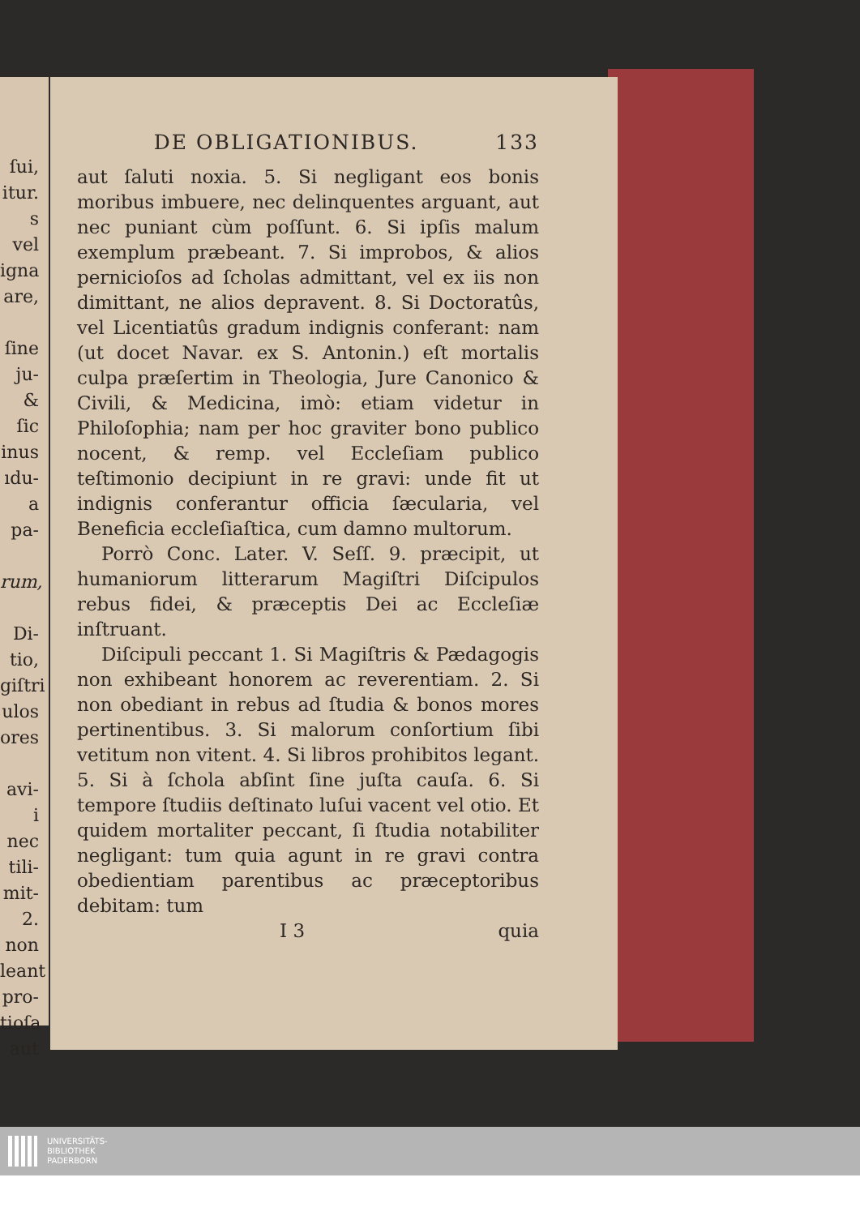ſui,
itur.
s vel
igna
are,
ſine
ju-
& ſic
inus
ıdu-
a pa-
rum,
Di-
tio,
giſtri
ulos
ores
avi-
i nec
tili-
mit-
2.
non
leant
pro-
tioſa
aut
DE OBLIGATIONIBUS. 133
aut ſaluti noxia. 5. Si negligant eos bonis moribus imbuere, nec delinquentes arguant, aut nec puniant cùm poſſunt. 6. Si ipſis malum exemplum præbeant. 7. Si improbos, & alios pernicioſos ad ſcholas admittant, vel ex iis non dimittant, ne alios depravent. 8. Si Doctoratûs, vel Licentiatûs gradum indignis conferant: nam (ut docet Navar. ex S. Antonin.) eſt mortalis culpa præſertim in Theologia, Jure Canonico & Civili, & Medicina, imò: etiam videtur in Philoſophia; nam per hoc graviter bono publico nocent, & remp. vel Eccleſiam publico teſtimonio decipiunt in re gravi: unde fit ut indignis conferantur officia ſæcularia, vel Beneficia eccleſiaſtica, cum damno multorum.
Porrò Conc. Later. V. Seſſ. 9. præcipit, ut humaniorum litterarum Magiſtri Diſcipulos rebus fidei, & præceptis Dei ac Eccleſiæ inſtruant.
Diſcipuli peccant 1. Si Magiſtris & Pædagogis non exhibeant honorem ac reverentiam. 2. Si non obediant in rebus ad ſtudia & bonos mores pertinentibus. 3. Si malorum conſortium ſibi vetitum non vitent. 4. Si libros prohibitos legant. 5. Si à ſchola abſint ſine juſta cauſa. 6. Si tempore ſtudiis deſtinato luſui vacent vel otio. Et quidem mortaliter peccant, ſi ſtudia notabiliter negligant: tum quia agunt in re gravi contra obedientiam parentibus ac præceptoribus debitam: tum
I 3 quia
UNIVERSITÄTS-
BIBLIOTHEK
PADERBORN